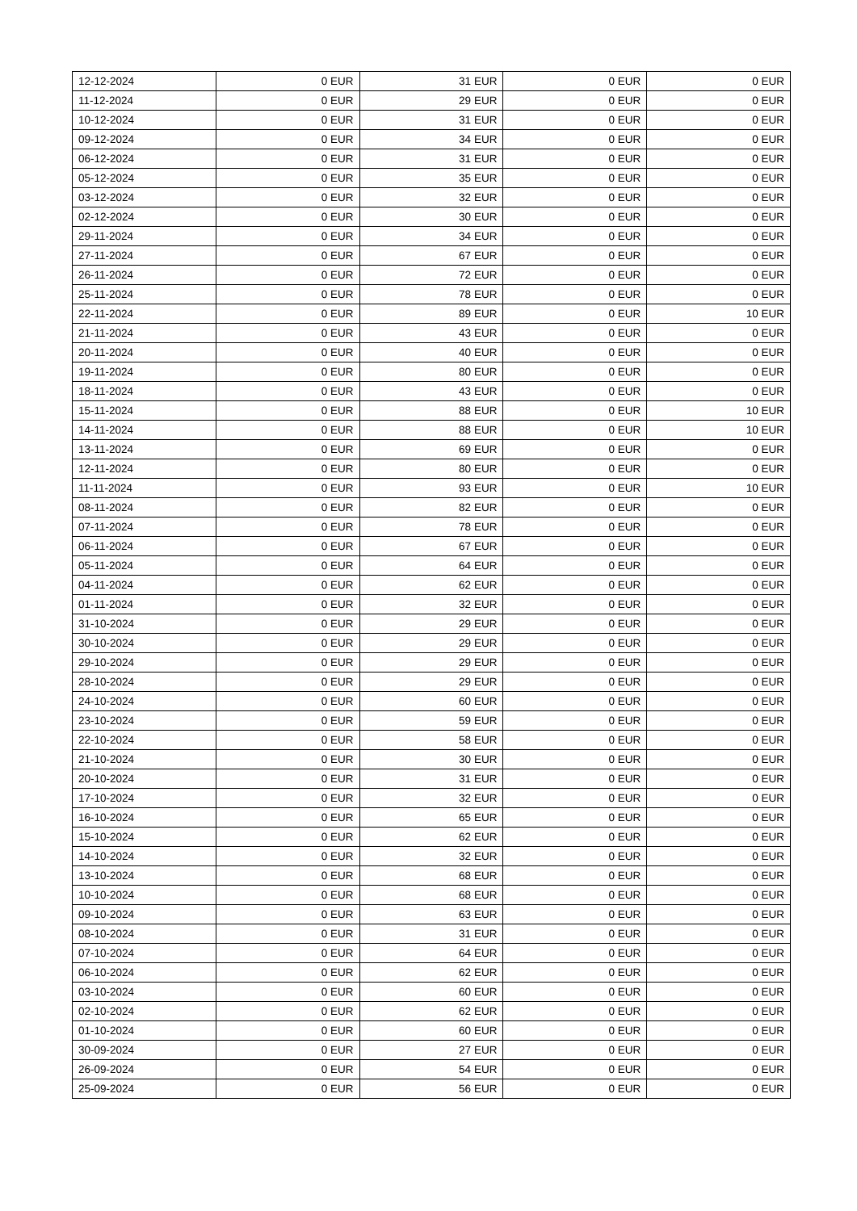| 12-12-2024 | 0 EUR | 31 EUR | 0 EUR | 0 EUR |
| 11-12-2024 | 0 EUR | 29 EUR | 0 EUR | 0 EUR |
| 10-12-2024 | 0 EUR | 31 EUR | 0 EUR | 0 EUR |
| 09-12-2024 | 0 EUR | 34 EUR | 0 EUR | 0 EUR |
| 06-12-2024 | 0 EUR | 31 EUR | 0 EUR | 0 EUR |
| 05-12-2024 | 0 EUR | 35 EUR | 0 EUR | 0 EUR |
| 03-12-2024 | 0 EUR | 32 EUR | 0 EUR | 0 EUR |
| 02-12-2024 | 0 EUR | 30 EUR | 0 EUR | 0 EUR |
| 29-11-2024 | 0 EUR | 34 EUR | 0 EUR | 0 EUR |
| 27-11-2024 | 0 EUR | 67 EUR | 0 EUR | 0 EUR |
| 26-11-2024 | 0 EUR | 72 EUR | 0 EUR | 0 EUR |
| 25-11-2024 | 0 EUR | 78 EUR | 0 EUR | 0 EUR |
| 22-11-2024 | 0 EUR | 89 EUR | 0 EUR | 10 EUR |
| 21-11-2024 | 0 EUR | 43 EUR | 0 EUR | 0 EUR |
| 20-11-2024 | 0 EUR | 40 EUR | 0 EUR | 0 EUR |
| 19-11-2024 | 0 EUR | 80 EUR | 0 EUR | 0 EUR |
| 18-11-2024 | 0 EUR | 43 EUR | 0 EUR | 0 EUR |
| 15-11-2024 | 0 EUR | 88 EUR | 0 EUR | 10 EUR |
| 14-11-2024 | 0 EUR | 88 EUR | 0 EUR | 10 EUR |
| 13-11-2024 | 0 EUR | 69 EUR | 0 EUR | 0 EUR |
| 12-11-2024 | 0 EUR | 80 EUR | 0 EUR | 0 EUR |
| 11-11-2024 | 0 EUR | 93 EUR | 0 EUR | 10 EUR |
| 08-11-2024 | 0 EUR | 82 EUR | 0 EUR | 0 EUR |
| 07-11-2024 | 0 EUR | 78 EUR | 0 EUR | 0 EUR |
| 06-11-2024 | 0 EUR | 67 EUR | 0 EUR | 0 EUR |
| 05-11-2024 | 0 EUR | 64 EUR | 0 EUR | 0 EUR |
| 04-11-2024 | 0 EUR | 62 EUR | 0 EUR | 0 EUR |
| 01-11-2024 | 0 EUR | 32 EUR | 0 EUR | 0 EUR |
| 31-10-2024 | 0 EUR | 29 EUR | 0 EUR | 0 EUR |
| 30-10-2024 | 0 EUR | 29 EUR | 0 EUR | 0 EUR |
| 29-10-2024 | 0 EUR | 29 EUR | 0 EUR | 0 EUR |
| 28-10-2024 | 0 EUR | 29 EUR | 0 EUR | 0 EUR |
| 24-10-2024 | 0 EUR | 60 EUR | 0 EUR | 0 EUR |
| 23-10-2024 | 0 EUR | 59 EUR | 0 EUR | 0 EUR |
| 22-10-2024 | 0 EUR | 58 EUR | 0 EUR | 0 EUR |
| 21-10-2024 | 0 EUR | 30 EUR | 0 EUR | 0 EUR |
| 20-10-2024 | 0 EUR | 31 EUR | 0 EUR | 0 EUR |
| 17-10-2024 | 0 EUR | 32 EUR | 0 EUR | 0 EUR |
| 16-10-2024 | 0 EUR | 65 EUR | 0 EUR | 0 EUR |
| 15-10-2024 | 0 EUR | 62 EUR | 0 EUR | 0 EUR |
| 14-10-2024 | 0 EUR | 32 EUR | 0 EUR | 0 EUR |
| 13-10-2024 | 0 EUR | 68 EUR | 0 EUR | 0 EUR |
| 10-10-2024 | 0 EUR | 68 EUR | 0 EUR | 0 EUR |
| 09-10-2024 | 0 EUR | 63 EUR | 0 EUR | 0 EUR |
| 08-10-2024 | 0 EUR | 31 EUR | 0 EUR | 0 EUR |
| 07-10-2024 | 0 EUR | 64 EUR | 0 EUR | 0 EUR |
| 06-10-2024 | 0 EUR | 62 EUR | 0 EUR | 0 EUR |
| 03-10-2024 | 0 EUR | 60 EUR | 0 EUR | 0 EUR |
| 02-10-2024 | 0 EUR | 62 EUR | 0 EUR | 0 EUR |
| 01-10-2024 | 0 EUR | 60 EUR | 0 EUR | 0 EUR |
| 30-09-2024 | 0 EUR | 27 EUR | 0 EUR | 0 EUR |
| 26-09-2024 | 0 EUR | 54 EUR | 0 EUR | 0 EUR |
| 25-09-2024 | 0 EUR | 56 EUR | 0 EUR | 0 EUR |